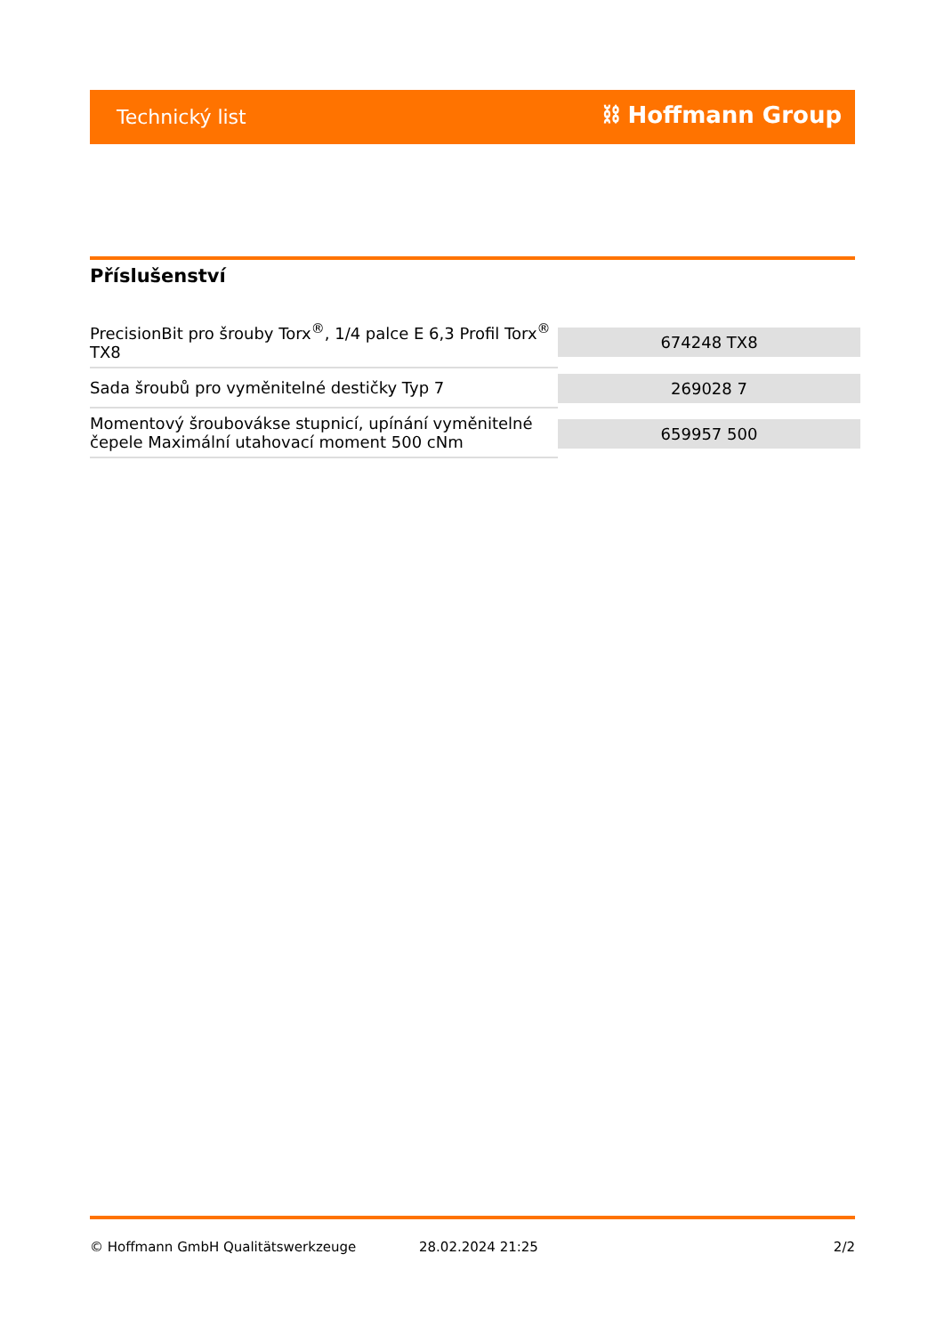Technický list ⛓ Hoffmann Group
Příslušenství
| PrecisionBit pro šrouby Torx<sup>®</sup>, 1/4 palce E 6,3 Profil Torx<sup>®</sup> TX8 | 674248 TX8 |
| Sada šroubů pro vyměnitelné destičky Typ 7 | 269028 7 |
| Momentový šroubovákse stupnicí, upínání vyměnitelné čepele Maximální utahovací moment 500 cNm | 659957 500 |
© Hoffmann GmbH Qualitätswerkzeuge 28.02.2024 21:25 2/2